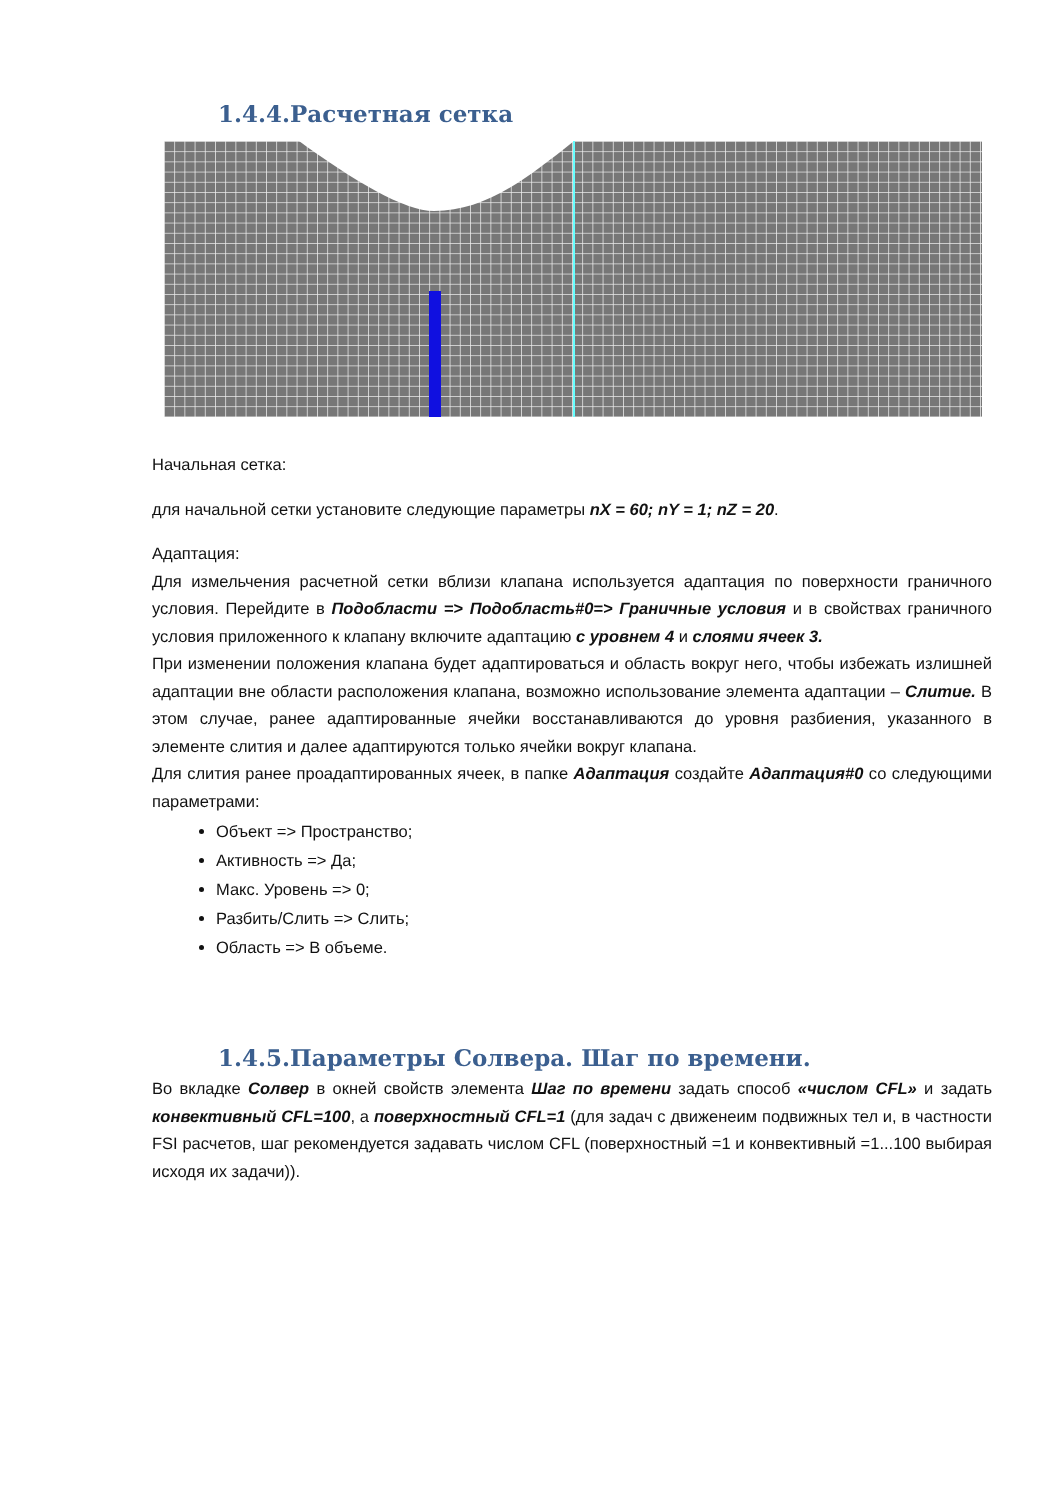1.4.4.Расчетная сетка
Начальная сетка:
для начальной сетки установите следующие параметры nX = 60; nY = 1; nZ = 20.
Адаптация:
Для измельчения расчетной сетки вблизи клапана используется адаптация по поверхности граничного условия. Перейдите в Подобласти => Подобласть#0=> Граничные условия и в свойствах граничного условия приложенного к клапану включите адаптацию с уровнем 4 и слоями ячеек 3.
При изменении положения клапана будет адаптироваться и область вокруг него, чтобы избежать излишней адаптации вне области расположения клапана, возможно использование элемента адаптации – Слитие. В этом случае, ранее адаптированные ячейки восстанавливаются до уровня разбиения, указанного в элементе слития и далее адаптируются только ячейки вокруг клапана.
Для слития ранее проадаптированных ячеек, в папке Адаптация создайте Адаптация#0 со следующими параметрами:
Объект => Пространство;
Активность => Да;
Макс. Уровень => 0;
Разбить/Слить => Слить;
Область => В объеме.
1.4.5.Параметры Солвера. Шаг по времени.
Во вкладке Солвер в окней свойств элемента Шаг по времени задать способ «числом CFL» и задать конвективный CFL=100, а поверхностный CFL=1 (для задач с движенеим подвижных тел и, в частности FSI расчетов, шаг рекомендуется задавать числом CFL (поверхностный =1 и конвективный =1...100 выбирая исходя их задачи)).